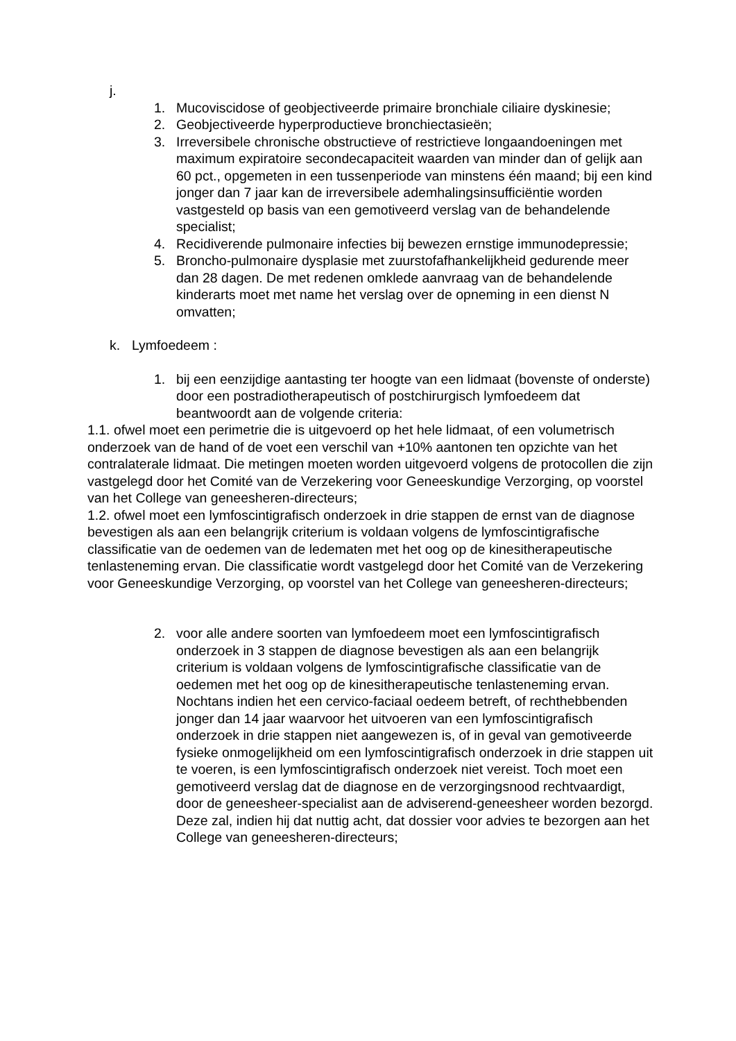j.
1. Mucoviscidose of geobjectiveerde primaire bronchiale ciliaire dyskinesie;
2. Geobjectiveerde hyperproductieve bronchiectasieën;
3. Irreversibele chronische obstructieve of restrictieve longaandoeningen met maximum expiratoire secondecapaciteit waarden van minder dan of gelijk aan 60 pct., opgemeten in een tussenperiode van minstens één maand; bij een kind jonger dan 7 jaar kan de irreversibele ademhalingsinsufficiëntie worden vastgesteld op basis van een gemotiveerd verslag van de behandelende specialist;
4. Recidiverende pulmonaire infecties bij bewezen ernstige immunodepressie;
5. Broncho-pulmonaire dysplasie met zuurstofafhankelijkheid gedurende meer dan 28 dagen. De met redenen omklede aanvraag van de behandelende kinderarts moet met name het verslag over de opneming in een dienst N omvatten;
k. Lymfoedeem :
1. bij een eenzijdige aantasting ter hoogte van een lidmaat (bovenste of onderste) door een postradiotherapeutisch of postchirurgisch lymfoedeem dat beantwoordt aan de volgende criteria:
1.1. ofwel moet een perimetrie die is uitgevoerd op het hele lidmaat, of een volumetrisch onderzoek van de hand of de voet een verschil van +10% aantonen ten opzichte van het contralaterale lidmaat. Die metingen moeten worden uitgevoerd volgens de protocollen die zijn vastgelegd door het Comité van de Verzekering voor Geneeskundige Verzorging, op voorstel van het College van geneesheren-directeurs;
1.2. ofwel moet een lymfoscintigrafisch onderzoek in drie stappen de ernst van de diagnose bevestigen als aan een belangrijk criterium is voldaan volgens de lymfoscintigrafische classificatie van de oedemen van de ledematen met het oog op de kinesitherapeutische tenlasteneming ervan. Die classificatie wordt vastgelegd door het Comité van de Verzekering voor Geneeskundige Verzorging, op voorstel van het College van geneesheren-directeurs;
2. voor alle andere soorten van lymfoedeem moet een lymfoscintigrafisch onderzoek in 3 stappen de diagnose bevestigen als aan een belangrijk criterium is voldaan volgens de lymfoscintigrafische classificatie van de oedemen met het oog op de kinesitherapeutische tenlasteneming ervan. Nochtans indien het een cervico-faciaal oedeem betreft, of rechthebbenden jonger dan 14 jaar waarvoor het uitvoeren van een lymfoscintigrafisch onderzoek in drie stappen niet aangewezen is, of in geval van gemotiveerde fysieke onmogelijkheid om een lymfoscintigrafisch onderzoek in drie stappen uit te voeren, is een lymfoscintigrafisch onderzoek niet vereist. Toch moet een gemotiveerd verslag dat de diagnose en de verzorgingsnood rechtvaardigt, door de geneesheer-specialist aan de adviserend-geneesheer worden bezorgd. Deze zal, indien hij dat nuttig acht, dat dossier voor advies te bezorgen aan het College van geneesheren-directeurs;